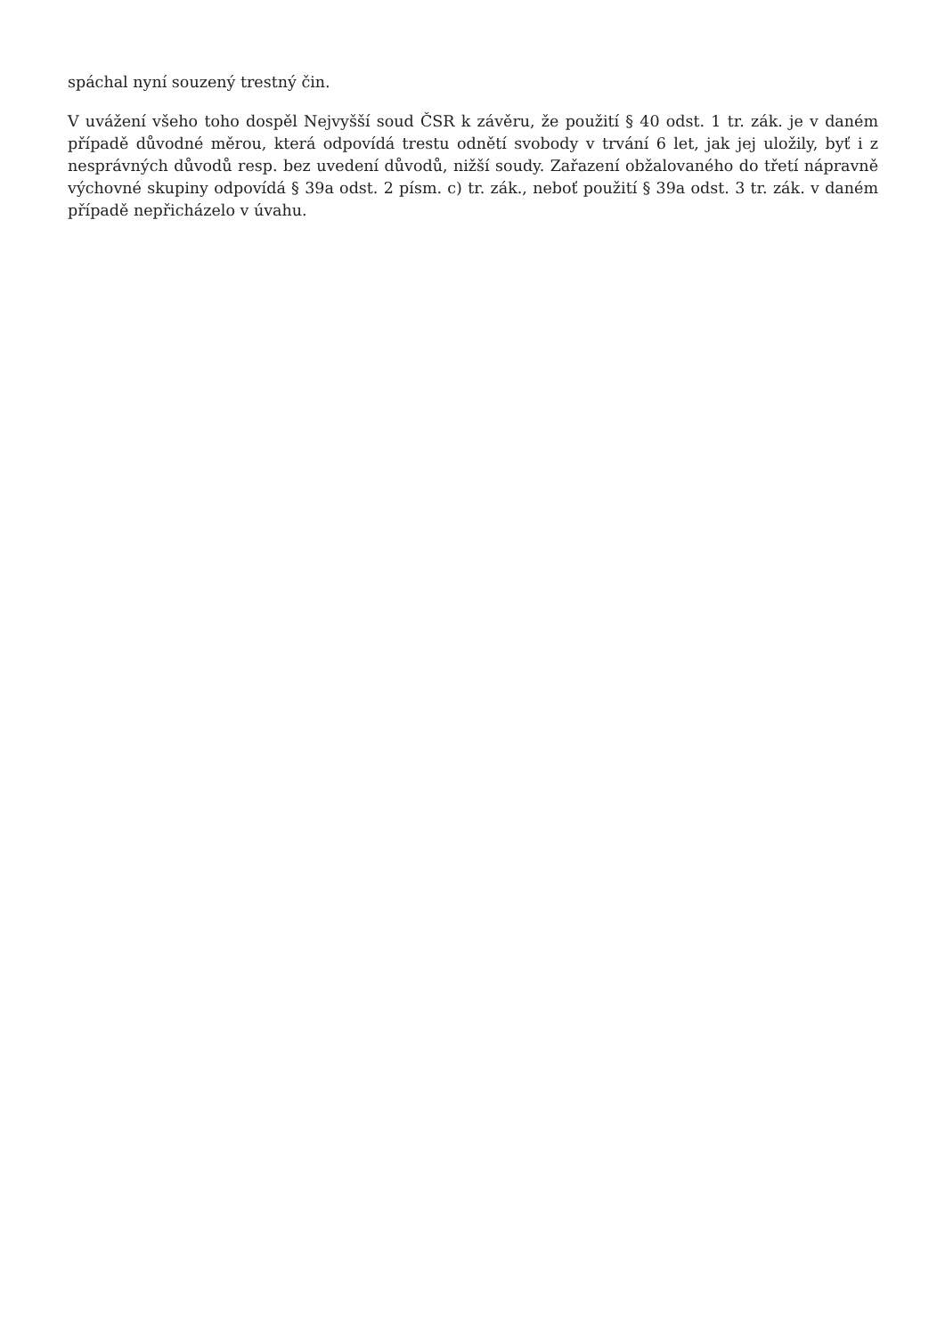spáchal nyní souzený trestný čin.
V uvážení všeho toho dospěl Nejvyšší soud ČSR k závěru, že použití § 40 odst. 1 tr. zák. je v daném případě důvodné měrou, která odpovídá trestu odnětí svobody v trvání 6 let, jak jej uložily, byť i z nesprávných důvodů resp. bez uvedení důvodů, nižší soudy. Zařazení obžalovaného do třetí nápravně výchovné skupiny odpovídá § 39a odst. 2 písm. c) tr. zák., neboť použití § 39a odst. 3 tr. zák. v daném případě nepřicházelo v úvahu.